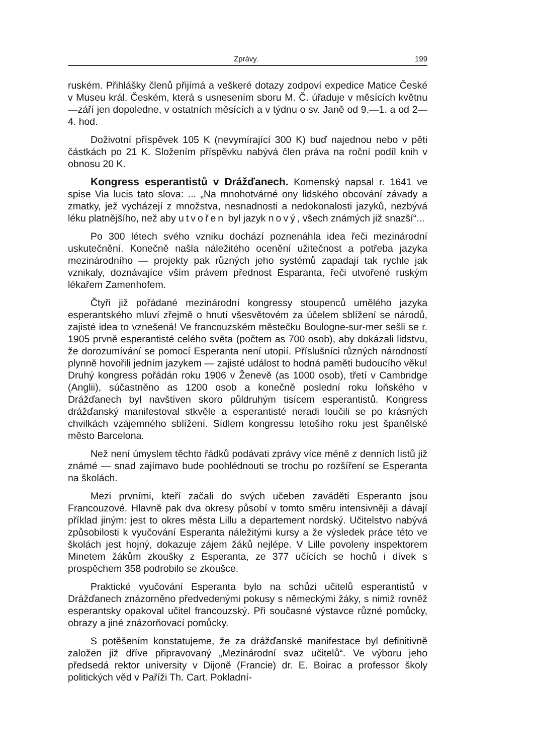Zprávy. 199
ruském. Přihlášky členů přijímá a veškeré dotazy zodpoví expedice Matice České v Museu král. Českém, která s usnesením sboru M. Č. úřaduje v měsících květnu—září jen dopoledne, v ostatních měsících a v týdnu o sv. Janě od 9.—1. a od 2—4. hod.
Doživotní příspěvek 105 K (nevymírající 300 K) buď najednou nebo v pěti částkách po 21 K. Složením příspěvku nabývá člen práva na roční podíl knih v obnosu 20 K.
Kongress esperantistů v Drážďanech. Komenský napsal r. 1641 ve spise Via lucis tato slova: ... „Na mnohotvárné ony lidského obcování závady a zmatky, jež vycházejí z množstva, nesnadnosti a nedokonalosti jazyků, nezbývá léku platnějšího, než aby utvořen byl jazyk nový, všech známých již snazší“...
Po 300 létech svého vzniku dochází poznenáhla idea řeči mezinárodní uskutečnění. Konečně našla náležitého ocenění užitečnost a potřeba jazyka mezinárodního — projekty pak různých jeho systémů zapadají tak rychle jak vznikaly, doznávajíce vším právem přednost Esparanta, řeči utvořené ruským lékařem Zamenhofem.
Čtyři již pořádané mezinárodní kongressy stoupenců umělého jazyka esperantského mluví zřejmě o hnutí všesvětovém za účelem sblížení se národů, zajisté idea to vznešená! Ve francouzském městečku Boulogne-sur-mer sešli se r. 1905 prvně esperantisté celého světa (počtem as 700 osob), aby dokázali lidstvu, že dorozumívání se pomocí Esperanta není utopií. Příslušníci různých národností plynně hovořili jedním jazykem — zajisté událost to hodná paměti budoucího věku! Druhý kongress pořádán roku 1906 v Ženevě (as 1000 osob), třetí v Cambridge (Anglii), súčastněno as 1200 osob a konečně poslední roku loňského v Drážďanech byl navštíven skoro půldruhým tisícem esperantistů. Kongress drážďanský manifestoval stkvěle a esperantisté neradi loučili se po krásných chvilkách vzájemného sblížení. Sídlem kongressu letošího roku jest španělské město Barcelona.
Než není úmyslem těchto řádků podávati zprávy více méně z denních listů již známé — snad zajímavo bude poohlédnouti se trochu po rozšíření se Esperanta na školách.
Mezi prvními, kteří začali do svých učeben zaváděti Esperanto jsou Francouzové. Hlavně pak dva okresy působí v tomto směru intensivněji a dávají příklad jiným: jest to okres města Lillu a departement nordský. Učitelstvo nabývá způsobilosti k vyučování Esperanta náležitými kursy a že výsledek práce této ve školách jest hojný, dokazuje zájem žáků nejlépe. V Lille povoleny inspektorem Minetem žákům zkoušky z Esperanta, ze 377 učících se hochů i dívek s prospěchem 358 podrobilo se zkoušce.
Praktické vyučování Esperanta bylo na schůzi učitelů esperantistů v Drážďanech znázorněno předvedenými pokusy s německými žáky, s nimiž rovněž esperantsky opakoval učitel francouzský. Při současné výstavce různé pomůcky, obrazy a jiné znázorňovací pomůcky.
S potěšením konstatujeme, že za drážďanské manifestace byl definitivně založen již dříve připravovaný „Mezinárodní svaz učitelů“. Ve výboru jeho předsedá rektor university v Dijoně (Francie) dr. E. Boirac a professor školy politických věd v Paříži Th. Cart. Pokladní-